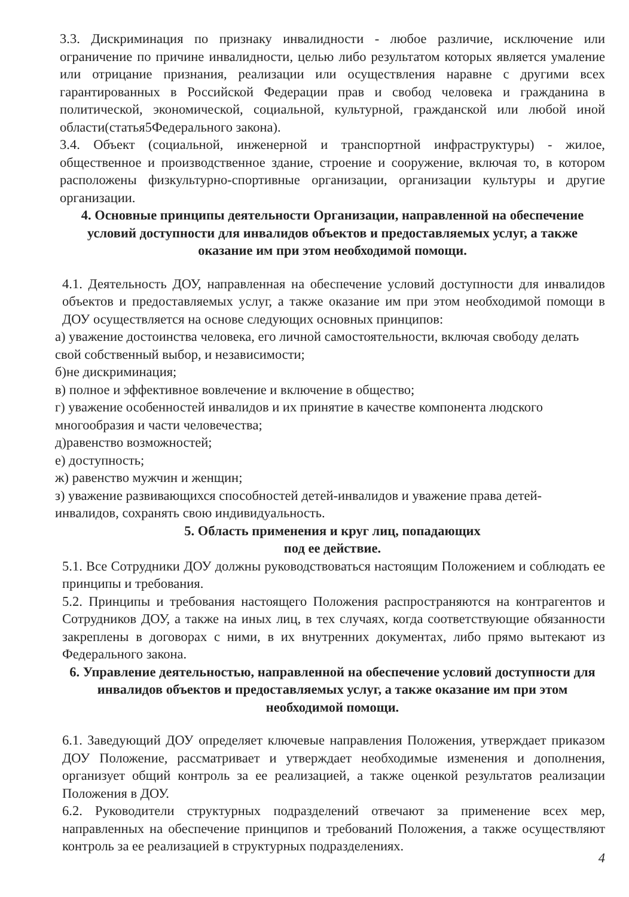3.3. Дискриминация по признаку инвалидности - любое различие, исключение или ограничение по причине инвалидности, целью либо результатом которых является умаление или отрицание признания, реализации или осуществления наравне с другими всех гарантированных в Российской Федерации прав и свобод человека и гражданина в политической, экономической, социальной, культурной, гражданской или любой иной области(статья5Федерального закона).
3.4. Объект (социальной, инженерной и транспортной инфраструктуры) - жилое, общественное и производственное здание, строение и сооружение, включая то, в котором расположены физкультурно-спортивные организации, организации культуры и другие организации.
4. Основные принципы деятельности Организации, направленной на обеспечение условий доступности для инвалидов объектов и предоставляемых услуг, а также оказание им при этом необходимой помощи.
4.1. Деятельность ДОУ, направленная на обеспечение условий доступности для инвалидов объектов и предоставляемых услуг, а также оказание им при этом необходимой помощи в ДОУ осуществляется на основе следующих основных принципов:
а) уважение достоинства человека, его личной самостоятельности, включая свободу делать свой собственный выбор, и независимости;
б)не дискриминация;
в) полное и эффективное вовлечение и включение в общество;
г) уважение особенностей инвалидов и их принятие в качестве компонента людского многообразия и части человечества;
д)равенство возможностей;
е) доступность;
ж) равенство мужчин и женщин;
з) уважение развивающихся способностей детей-инвалидов и уважение права детей-инвалидов, сохранять свою индивидуальность.
5. Область применения и круг лиц, попадающих
под ее действие.
5.1. Все Сотрудники ДОУ должны руководствоваться настоящим Положением и соблюдать ее принципы и требования.
5.2. Принципы и требования настоящего Положения распространяются на контрагентов и Сотрудников ДОУ, а также на иных лиц, в тех случаях, когда соответствующие обязанности закреплены в договорах с ними, в их внутренних документах, либо прямо вытекают из Федерального закона.
6. Управление деятельностью, направленной на обеспечение условий доступности для инвалидов объектов и предоставляемых услуг, а также оказание им при этом необходимой помощи.
6.1. Заведующий ДОУ определяет ключевые направления Положения, утверждает приказом ДОУ Положение, рассматривает и утверждает необходимые изменения и дополнения, организует общий контроль за ее реализацией, а также оценкой результатов реализации Положения в ДОУ.
6.2. Руководители структурных подразделений отвечают за применение всех мер, направленных на обеспечение принципов и требований Положения, а также осуществляют контроль за ее реализацией в структурных подразделениях.
4